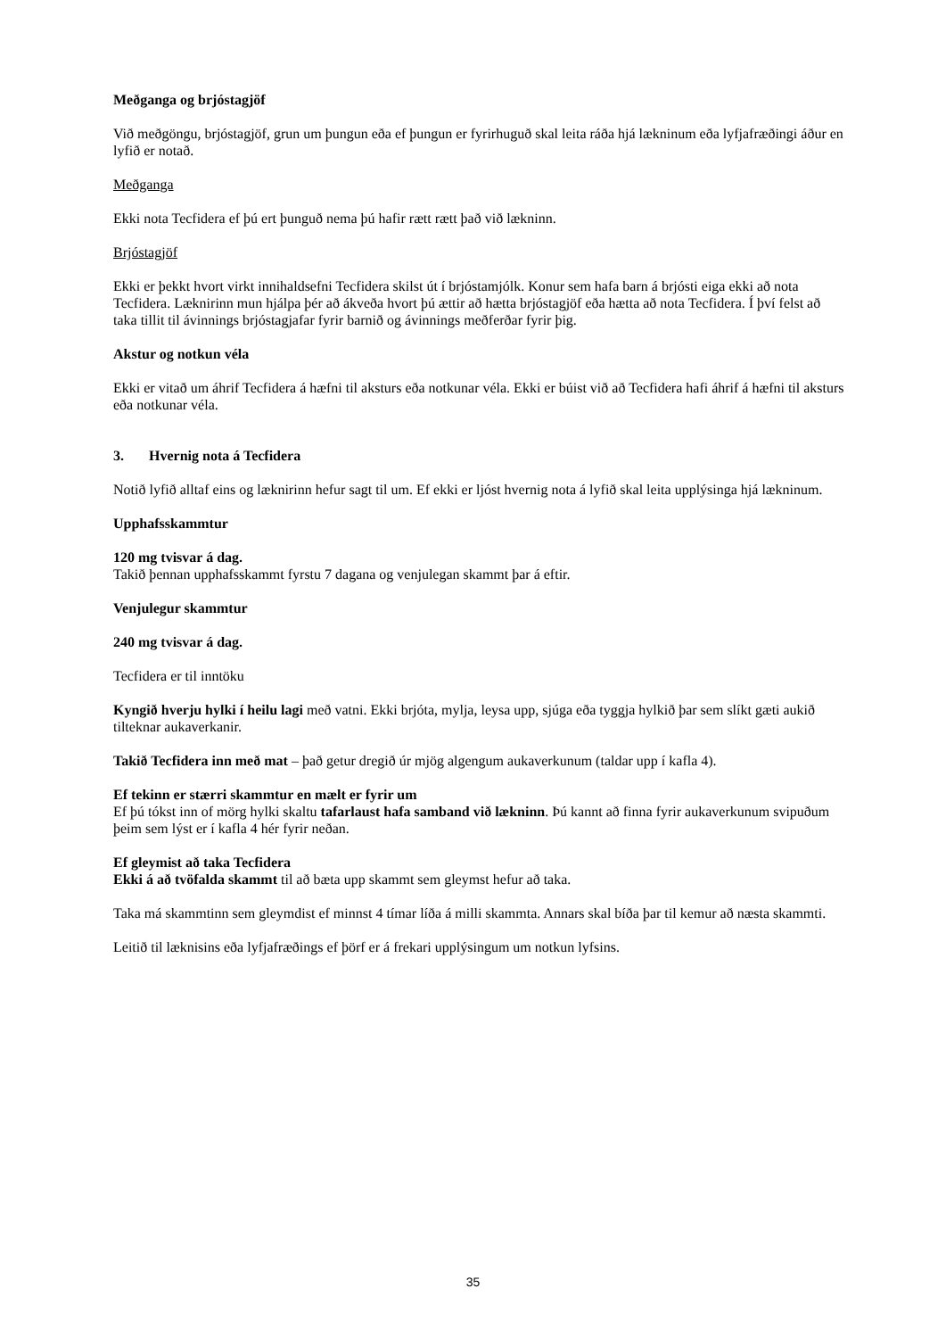Meðganga og brjóstagjöf
Við meðgöngu, brjóstagjöf, grun um þungun eða ef þungun er fyrirhuguð skal leita ráða hjá lækninum eða lyfjafræðingi áður en lyfið er notað.
Meðganga
Ekki nota Tecfidera ef þú ert þunguð nema þú hafir rætt rætt það við lækninn.
Brjóstagjöf
Ekki er þekkt hvort virkt innihaldsefni Tecfidera skilst út í brjóstamjólk. Konur sem hafa barn á brjósti eiga ekki að nota Tecfidera. Læknirinn mun hjálpa þér að ákveða hvort þú ættir að hætta brjóstagjöf eða hætta að nota Tecfidera. Í því felst að taka tillit til ávinnings brjóstagjafar fyrir barnið og ávinnings meðferðar fyrir þig.
Akstur og notkun véla
Ekki er vitað um áhrif Tecfidera á hæfni til aksturs eða notkunar véla. Ekki er búist við að Tecfidera hafi áhrif á hæfni til aksturs eða notkunar véla.
3. Hvernig nota á Tecfidera
Notið lyfið alltaf eins og læknirinn hefur sagt til um. Ef ekki er ljóst hvernig nota á lyfið skal leita upplýsinga hjá lækninum.
Upphafsskammtur
120 mg tvisvar á dag.
Takið þennan upphafsskammt fyrstu 7 dagana og venjulegan skammt þar á eftir.
Venjulegur skammtur
240 mg tvisvar á dag.
Tecfidera er til inntöku
Kyngið hverju hylki í heilu lagi með vatni. Ekki brjóta, mylja, leysa upp, sjúga eða tyggja hylkið þar sem slíkt gæti aukið tilteknar aukaverkanir.
Takið Tecfidera inn með mat – það getur dregið úr mjög algengum aukaverkunum (taldar upp í kafla 4).
Ef tekinn er stærri skammtur en mælt er fyrir um
Ef þú tókst inn of mörg hylki skaltu tafarlaust hafa samband við lækninn. Þú kannt að finna fyrir aukaverkunum svipuðum þeim sem lýst er í kafla 4 hér fyrir neðan.
Ef gleymist að taka Tecfidera
Ekki á að tvöfalda skammt til að bæta upp skammt sem gleymst hefur að taka.
Taka má skammtinn sem gleymdist ef minnst 4 tímar líða á milli skammta. Annars skal bíða þar til kemur að næsta skammti.
Leitið til læknisins eða lyfjafræðings ef þörf er á frekari upplýsingum um notkun lyfsins.
35